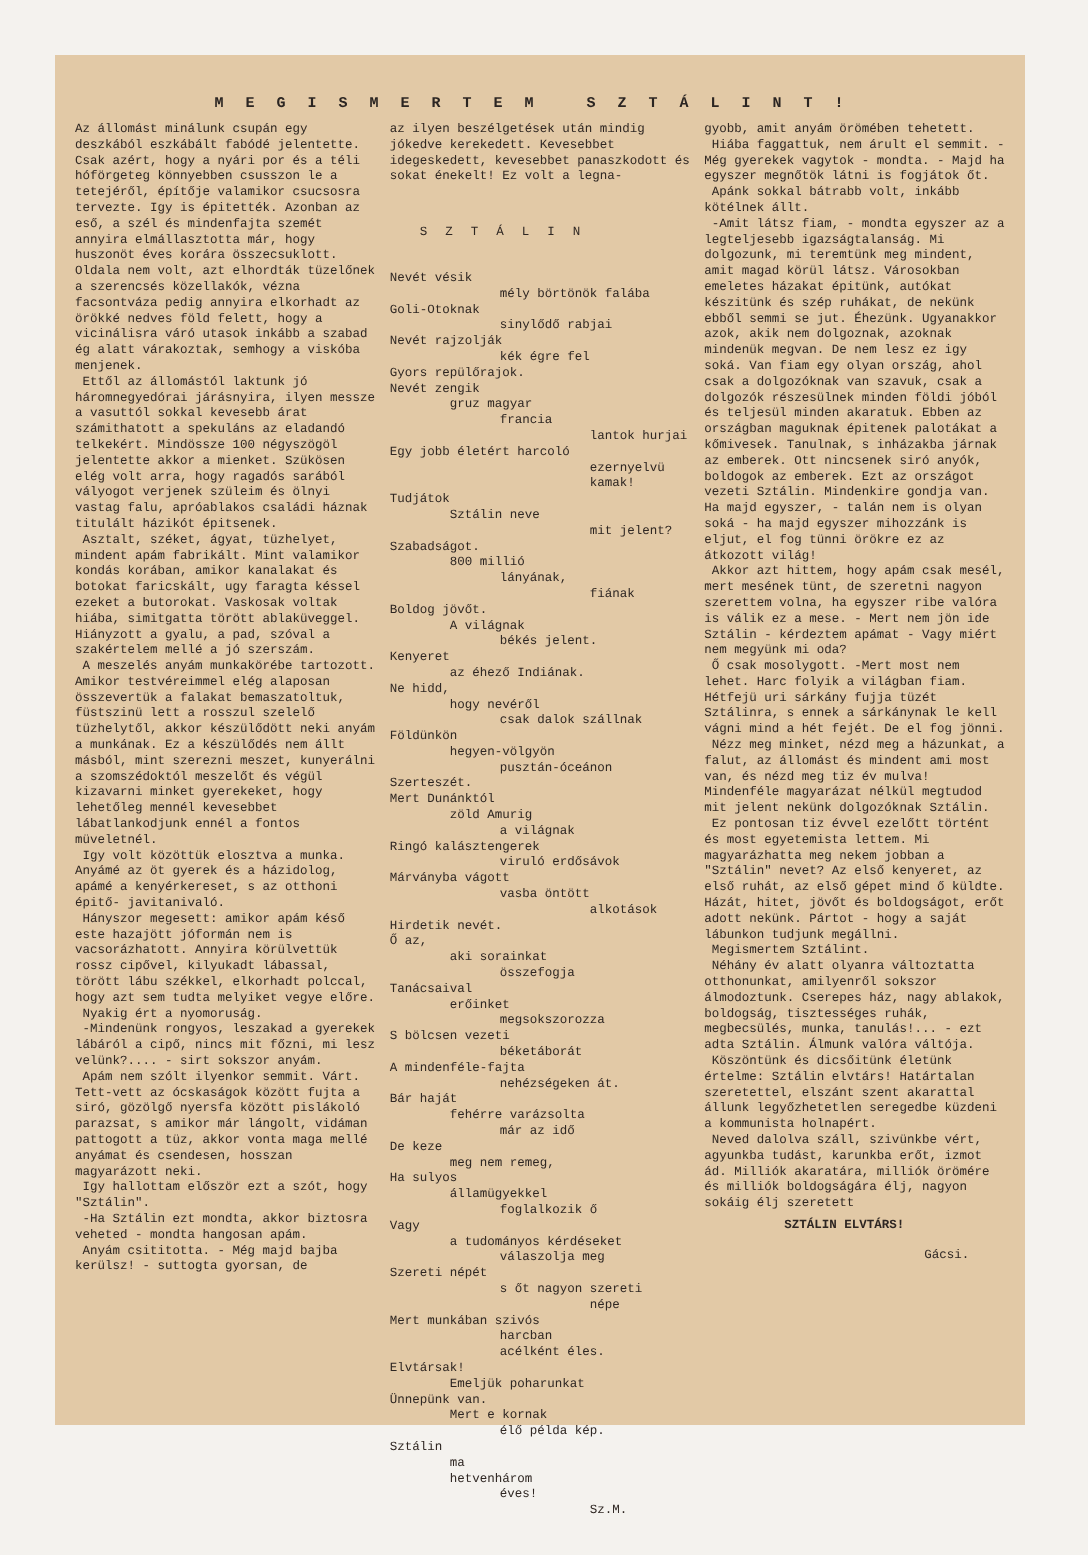MEGISMERTEM SZTÁLINT!
Az állomást minálunk csupán egy deszkából eszkábált fabódé jelentette. Csak azért, hogy a nyári por és a téli hóförgeteg könnyebben csusszon le a tetejéről, építője valamikor csucsosra tervezte. Igy is épitették. Azonban az eső, a szél és mindenfajta szemét annyira elmállasztotta már, hogy huszonöt éves korára összecsuklott. Oldala nem volt, azt elhordták tüzelőnek a szerencsés közellakók, vézna facsontváza pedig annyira elkorhadt az örökké nedves föld felett, hogy a vicinálisra váró utasok inkább a szabad ég alatt várakoztak, semhogy a viskóba menjenek.
Ettől az állomástól laktunk jó háromnegyedórai járásnyira, ilyen messze a vasuttól sokkal kevesebb árat számithatott a spekuláns az eladandó telkekért. Mindössze 100 négyszögöl jelentette akkor a mienket. Szükösen elég volt arra, hogy ragadós sarából vályogot verjenek szüleim és ölnyi vastag falu, apróablakos családi háznak titulált házikót épitsenek.
Asztalt, széket, ágyat, tüzhelyet, mindent apám fabrikált. Mint valamikor kondás korában, amikor kanalakat és botokat faricskált, ugy faragta késsel ezeket a butorokat. Vaskosak voltak hiába, simitgatta törött ablaküveggel. Hiányzott a gyalu, a pad, szóval a szakértelem mellé a jó szerszám.
A meszelés anyám munkakörébe tartozott. Amikor testvéreimmel elég alaposan összevertük a falakat bemaszatoltuk, füstszinü lett a rosszul szelelő tüzhelytől, akkor készülődött neki anyám a munkának. Ez a készülődés nem állt másból, mint szerezni meszet, kunyerálni a szomszédoktól meszelőt és végül kizavarni minket gyerekeket, hogy lehetőleg mennél kevesebbet lábatlankodjunk ennél a fontos müveletnél.
Igy volt közöttük elosztva a munka. Anyámé az öt gyerek és a házidolog, apámé a kenyérkereset, s az otthoni épitő- javitanivaló.
Hányszor megesett: amikor apám késő este hazajött jóformán nem is vacsorázhatott. Annyira körülvettük rossz cipővel, kilyukadt lábassal, törött lábu székkel, elkorhadt polccal, hogy azt sem tudta melyiket vegye előre.
Nyakig ért a nyomoruság.
-Mindenünk rongyos, leszakad a gyerekek lábáról a cipő, nincs mit főzni, mi lesz velünk?.... - sirt sokszor anyám.
Apám nem szólt ilyenkor semmit. Várt. Tett-vett az ócskaságok között fujta a siró, gözölgő nyersfa között pislákoló parazsat, s amikor már lángolt, vidáman pattogott a tüz, akkor vonta maga mellé anyámat és csendesen, hosszan magyarázott neki.
Igy hallottam először ezt a szót, hogy "Sztálin".
-Ha Sztálin ezt mondta, akkor biztosra veheted - mondta hangosan apám.
Anyám csititotta. - Még majd bajba kerülsz! - suttogta gyorsan, de
az ilyen beszélgetések után mindig jókedve kerekedett. Kevesebbet idegeskedett, kevesebbet panaszkodott és sokat énekelt! Ez volt a legna-
SZTÁLIN
Nevét vésik
mély börtönök falába
Goli-Otoknak
sinylődő rabjai
Nevét rajzolják
kék égre fel
Gyors repülőrajok.
Nevét zengik
gruz magyar
francia
lantok hurjai
Egy jobb életért harcoló
ezernyelvü kamak!
Tudjátok
Sztálin neve
mit jelent?
Szabadságot.
800 millió
lányának,
fiának
Boldog jövőt.
A világnak
békés jelent.
Kenyeret
az éhező Indiának.
Ne hidd,
hogy nevéről
csak dalok szállnak
Földünkön
hegyen-völgyön
pusztán-óceánon
Szerteszét.
Mert Dunánktól
zöld Amurig
a világnak
Ringó kalásztengerek
viruló erdősávok
Márványba vágott
vasba öntött
alkotások
Hirdetik nevét.
Ő az,
aki sorainkat
összefogja
Tanácsaival
erőinket
megsokszorozza
S bölcsen vezeti
béketáborát
A mindenféle-fajta
nehézségeken át.
Bár haját
fehérre varázsolta
már az idő
De keze
meg nem remeg,
Ha sulyos
államügyekkel
foglalkozik ő
Vagy
a tudományos kérdéseket
válaszolja meg
Szereti népét
s őt nagyon szereti
népe
Mert munkában szivós
harcban
acélként éles.
Elvtársak!
Emeljük poharunkat
Ünnepünk van.
Mert e kornak
élő példa kép.
Sztálin
ma
hetvenhárom
éves!
Sz.M.
gyobb, amit anyám örömében tehetett.
Hiába faggattuk, nem árult el semmit. - Még gyerekek vagytok - mondta. - Majd ha egyszer megnőtök látni is fogjátok őt.
Apánk sokkal bátrabb volt, inkább kötélnek állt.
-Amit látsz fiam, - mondta egyszer az a legteljesebb igazságtalanság. Mi dolgozunk, mi teremtünk meg mindent, amit magad körül látsz. Városokban emeletes házakat épitünk, autókat készitünk és szép ruhákat, de nekünk ebből semmi se jut. Éhezünk. Ugyanakkor azok, akik nem dolgoznak, azoknak mindenük megvan. De nem lesz ez igy soká. Van fiam egy olyan ország, ahol csak a dolgozóknak van szavuk, csak a dolgozók részesülnek minden földi jóból és teljesül minden akaratuk. Ebben az országban maguknak épitenek palotákat a kőmivesek. Tanulnak, s inházakba járnak az emberek. Ott nincsenek siró anyók, boldogok az emberek. Ezt az országot vezeti Sztálin. Mindenkire gondja van. Ha majd egyszer, - talán nem is olyan soká - ha majd egyszer mihozzánk is eljut, el fog tünni örökre ez az átkozott világ!
Akkor azt hittem, hogy apám csak mesél, mert mesének tünt, de szeretni nagyon szerettem volna, ha egyszer ribe valóra is válik ez a mese. - Mert nem jön ide Sztálin - kérdeztem apámat - Vagy miért nem megyünk mi oda?
Ő csak mosolygott. -Mert most nem lehet. Harc folyik a világban fiam. Hétfejü uri sárkány fujja tüzét Sztálinra, s ennek a sárkánynak le kell vágni mind a hét fejét. De el fog jönni.
Nézz meg minket, nézd meg a házunkat, a falut, az állomást és mindent ami most van, és nézd meg tiz év mulva! Mindenféle magyarázat nélkül megtudod mit jelent nekünk dolgozóknak Sztálin.
Ez pontosan tiz évvel ezelőtt történt és most egyetemista lettem. Mi magyarázhatta meg nekem jobban a "Sztálin" nevet? Az első kenyeret, az első ruhát, az első gépet mind ő küldte. Házát, hitet, jövőt és boldogságot, erőt adott nekünk. Pártot - hogy a saját lábunkon tudjunk megállni.
Megismertem Sztálint.
Néhány év alatt olyanra változtatta otthonunkat, amilyenről sokszor álmodoztunk. Cserepes ház, nagy ablakok, boldogság, tisztességes ruhák, megbecsülés, munka, tanulás!... - ezt adta Sztálin. Álmunk valóra váltója.
Köszöntünk és dicsőitünk életünk értelme: Sztálin elvtárs! Határtalan szeretettel, elszánt szent akarattal állunk legyőzhetetlen seregedbe küzdeni a kommunista holnapért.
Neved dalolva száll, szivünkbe vért, agyunkba tudást, karunkba erőt, izmot ád. Milliók akaratára, milliók örömére és milliók boldogságára élj, nagyon sokáig élj szeretett
SZTÁLIN ELVTÁRS!
Gácsi.